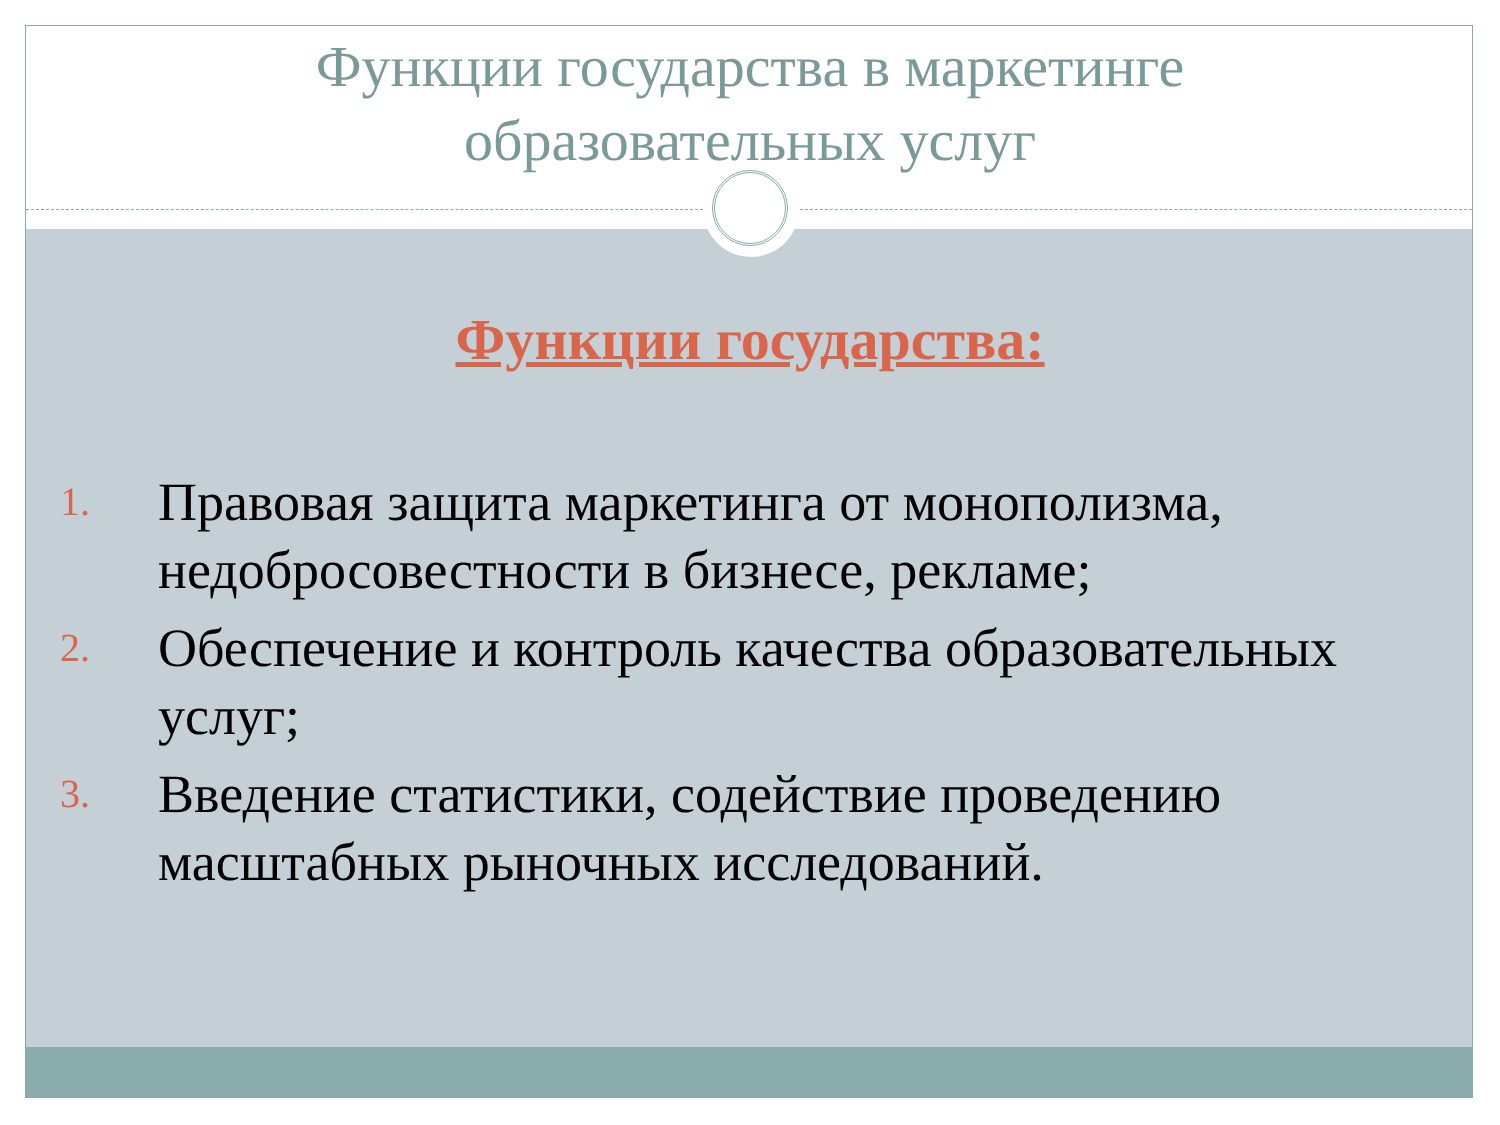Функции государства в маркетинге
образовательных услуг
Функции государства:
1. Правовая защита маркетинга от монополизма, недобросовестности в бизнесе, рекламе;
2. Обеспечение и контроль качества образовательных услуг;
3. Введение статистики, содействие проведению масштабных рыночных исследований.